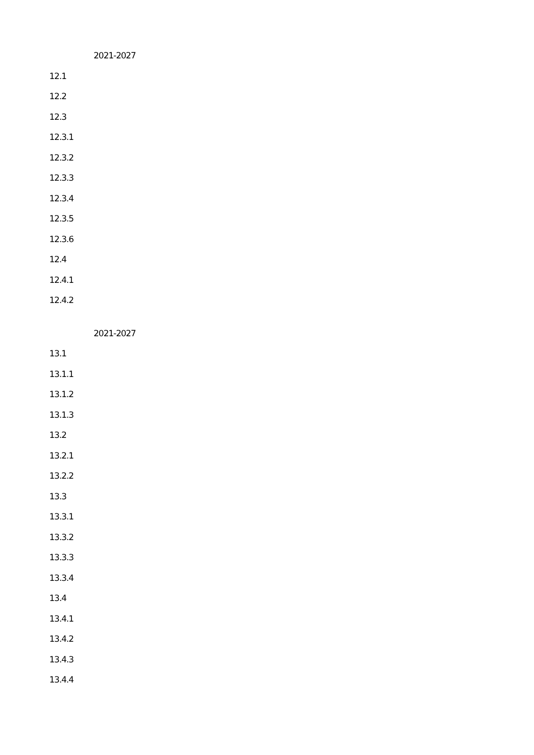2021-2027
12.1
12.2
12.3
12.3.1
12.3.2
12.3.3
12.3.4
12.3.5
12.3.6
12.4
12.4.1
12.4.2
2021-2027
13.1
13.1.1
13.1.2
13.1.3
13.2
13.2.1
13.2.2
13.3
13.3.1
13.3.2
13.3.3
13.3.4
13.4
13.4.1
13.4.2
13.4.3
13.4.4